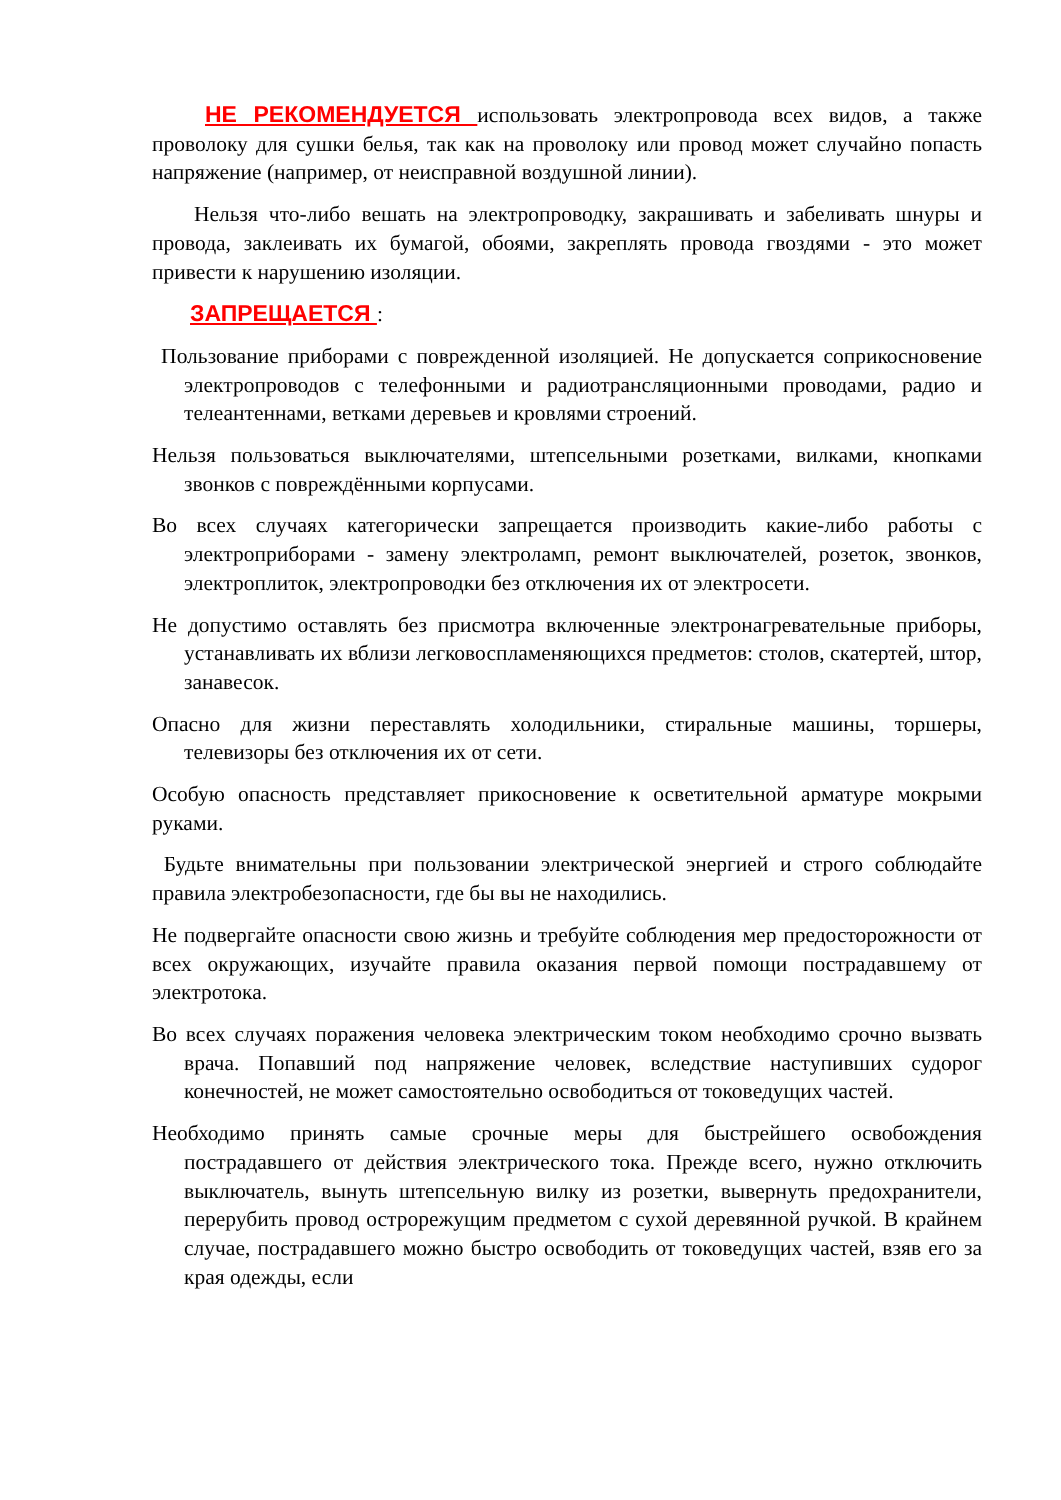НЕ РЕКОМЕНДУЕТСЯ использовать электропровода всех видов, а также проволоку для сушки белья, так как на проволоку или провод может случайно попасть напряжение (например, от неисправной воздушной линии).
Нельзя что-либо вешать на электропроводку, закрашивать и забеливать шнуры и провода, заклеивать их бумагой, обоями, закреплять провода гвоздями - это может привести к нарушению изоляции.
ЗАПРЕЩАЕТСЯ :
Пользование приборами с поврежденной изоляцией. Не допускается соприкосновение электропроводов с телефонными и радиотрансляционными проводами, радио и телеантеннами, ветками деревьев и кровлями строений.
Нельзя пользоваться выключателями, штепсельными розетками, вилками, кнопками звонков с повреждёнными корпусами.
Во всех случаях категорически запрещается производить какие-либо работы с электроприборами - замену электроламп, ремонт выключателей, розеток, звонков, электроплиток, электропроводки без отключения их от электросети.
Не допустимо оставлять без присмотра включенные электронагревательные приборы, устанавливать их вблизи легковоспламеняющихся предметов: столов, скатертей, штор, занавесок.
Опасно для жизни переставлять холодильники, стиральные машины, торшеры, телевизоры без отключения их от сети.
Особую опасность представляет прикосновение к осветительной арматуре мокрыми руками.
Будьте внимательны при пользовании электрической энергией и строго соблюдайте правила электробезопасности, где бы вы не находились.
Не подвергайте опасности свою жизнь и требуйте соблюдения мер предосторожности от всех окружающих, изучайте правила оказания первой помощи пострадавшему от электротока.
Во всех случаях поражения человека электрическим током необходимо срочно вызвать врача. Попавший под напряжение человек, вследствие наступивших судорог конечностей, не может самостоятельно освободиться от токоведущих частей.
Необходимо принять самые срочные меры для быстрейшего освобождения пострадавшего от действия электрического тока. Прежде всего, нужно отключить выключатель, вынуть штепсельную вилку из розетки, вывернуть предохранители, перерубить провод острорежущим предметом с сухой деревянной ручкой. В крайнем случае, пострадавшего можно быстро освободить от токоведущих частей, взяв его за края одежды, если